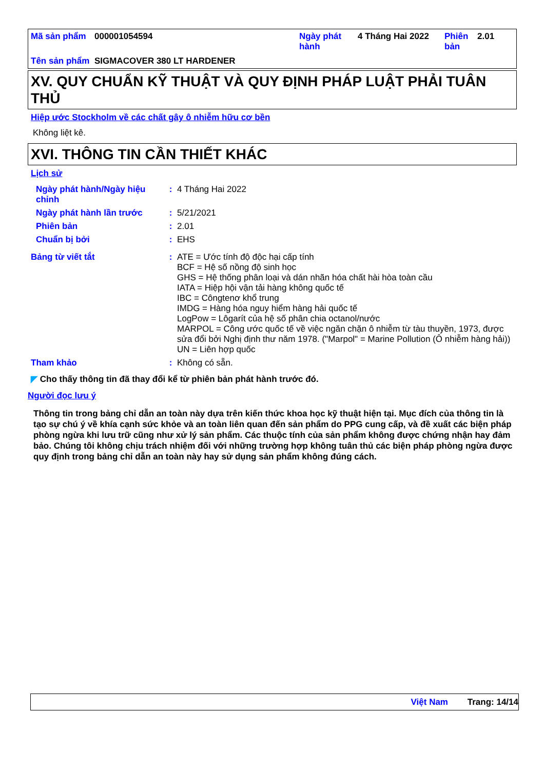| Mã sản phẩm | 000001054594 | Ngày phát hành | 4 Tháng Hai 2022 | Phiên bản | 2.01 |
| Tên sản phẩm | SIGMACOVER 380 LT HARDENER | | | | |
XV. QUY CHUẨN KỸ THUẬT VÀ QUY ĐỊNH PHÁP LUẬT PHẢI TUÂN THỦ
Hiệp ước Stockholm về các chất gây ô nhiễm hữu cơ bền
Không liệt kê.
XVI. THÔNG TIN CẦN THIẾT KHÁC
Lịch sử
| Ngày phát hành/Ngày hiệu chỉnh | : | 4 Tháng Hai 2022 |
| Ngày phát hành lần trước | : | 5/21/2021 |
| Phiên bản | : | 2.01 |
| Chuẩn bị bởi | : | EHS |
| Bảng từ viết tắt | : | ATE = Ước tính độ độc hại cấp tính BCF = Hệ số nồng độ sinh học GHS = Hệ thống phân loại và dán nhãn hóa chất hài hòa toàn cầu IATA = Hiệp hội vận tải hàng không quốc tế IBC = Côngtenơ khổ trung IMDG = Hàng hóa nguy hiểm hàng hải quốc tế LogPow = Lôgarít của hệ số phân chia octanol/nước MARPOL = Công ước quốc tế về việc ngăn chặn ô nhiễm từ tàu thuyền, 1973, được sửa đổi bởi Nghị định thư năm 1978. ("Marpol" = Marine Pollution (Ô nhiễm hàng hải)) UN = Liên hợp quốc |
| Tham khảo | : | Không có sẵn. |
◤ Cho thấy thông tin đã thay đổi kể từ phiên bản phát hành trước đó.
Người đọc lưu ý
Thông tin trong bảng chỉ dẫn an toàn này dựa trên kiến thức khoa học kỹ thuật hiện tại. Mục đích của thông tin là tạo sự chú ý về khía cạnh sức khỏe và an toàn liên quan đến sản phẩm do PPG cung cấp, và đề xuất các biện pháp phòng ngừa khi lưu trữ cũng như xử lý sản phẩm. Các thuộc tính của sản phẩm không được chứng nhận hay đảm bảo. Chúng tôi không chịu trách nhiệm đối với những trường hợp không tuân thủ các biện pháp phòng ngừa được quy định trong bảng chỉ dẫn an toàn này hay sử dụng sản phẩm không đúng cách.
Việt Nam Trang: 14/14